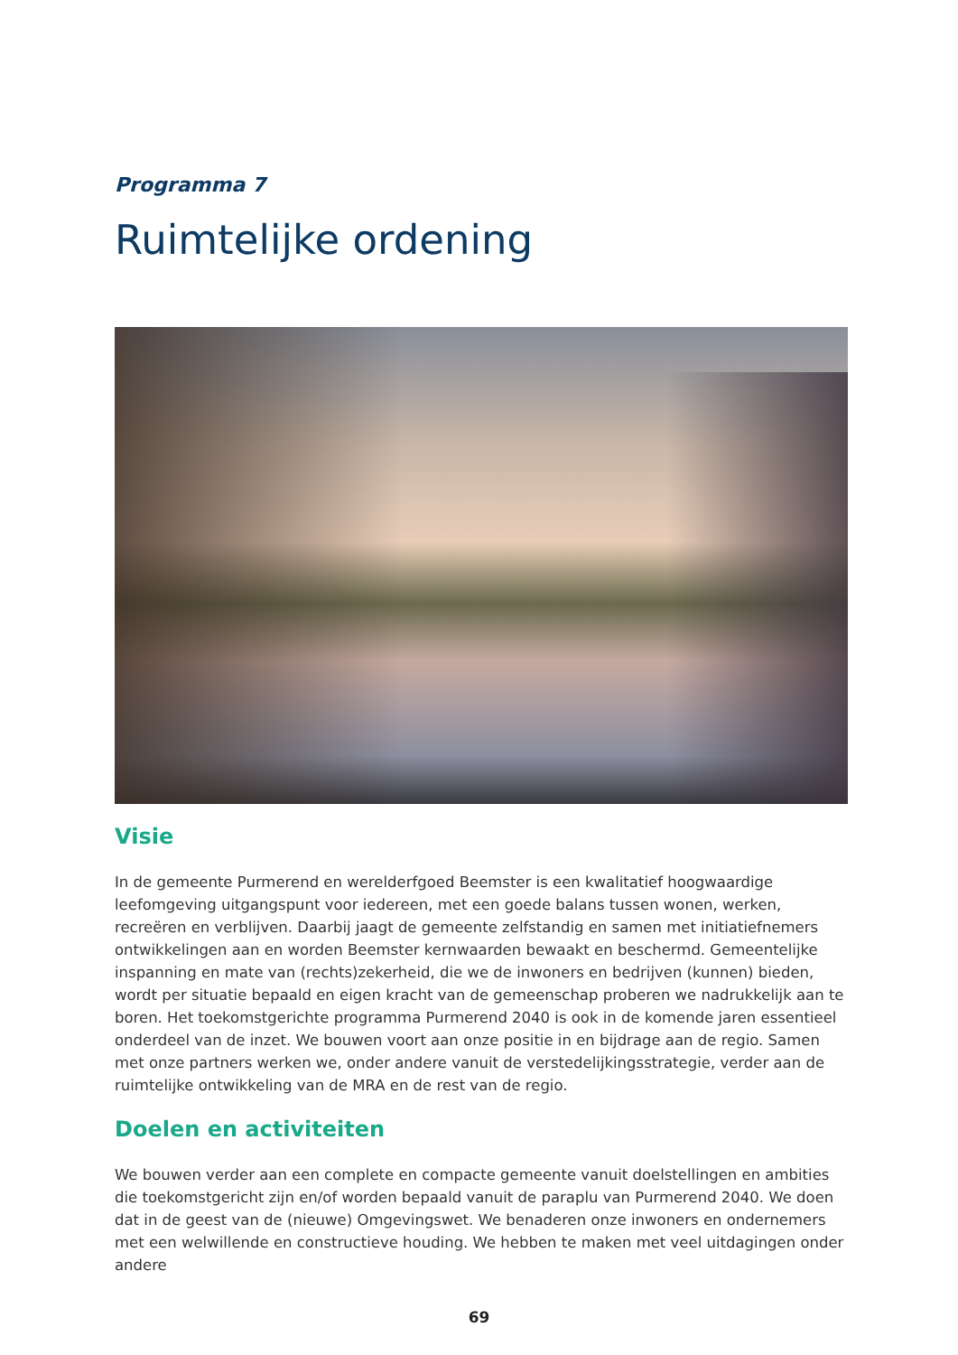Programma 7
Ruimtelijke ordening
Visie
In de gemeente Purmerend en werelderfgoed Beemster is een kwalitatief hoogwaardige leefomgeving uitgangspunt voor iedereen, met een goede balans tussen wonen, werken, recreëren en verblijven. Daarbij jaagt de gemeente zelfstandig en samen met initiatiefnemers ontwikkelingen aan en worden Beemster kernwaarden bewaakt en beschermd. Gemeentelijke inspanning en mate van (rechts)zekerheid, die we de inwoners en bedrijven (kunnen) bieden, wordt per situatie bepaald en eigen kracht van de gemeenschap proberen we nadrukkelijk aan te boren. Het toekomstgerichte programma Purmerend 2040 is ook in de komende jaren essentieel onderdeel van de inzet. We bouwen voort aan onze positie in en bijdrage aan de regio. Samen met onze partners werken we, onder andere vanuit de verstedelijkingsstrategie, verder aan de ruimtelijke ontwikkeling van de MRA en de rest van de regio.
Doelen en activiteiten
We bouwen verder aan een complete en compacte gemeente vanuit doelstellingen en ambities die toekomstgericht zijn en/of worden bepaald vanuit de paraplu van Purmerend 2040. We doen dat in de geest van de (nieuwe) Omgevingswet. We benaderen onze inwoners en ondernemers met een welwillende en constructieve houding. We hebben te maken met veel uitdagingen onder andere
69